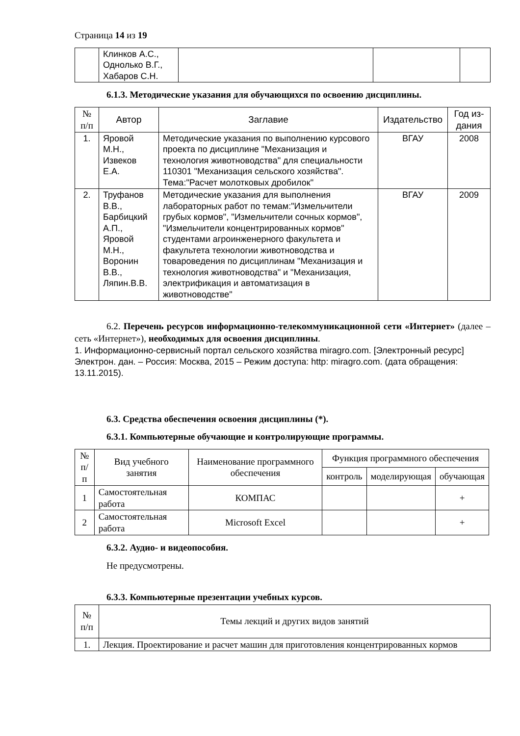Страница 14 из 19
| | Клинков А.С., Однолько В.Г., Хабаров С.Н. | | | |
6.1.3. Методические указания для обучающихся по освоению дисциплины.
| № п/п | Автор | Заглавие | Издательство | Год из- дания |
| --- | --- | --- | --- | --- |
| 1. | Яровой М.Н., Извеков Е.А. | Методические указания по выполнению курсового проекта по дисциплине "Механизация и технология животноводства" для специальности 110301 "Механизация сельского хозяйства". Тема:"Расчет молотковых дробилок" | ВГАУ | 2008 |
| 2. | Труфанов В.В., Барбицкий А.П., Яровой М.Н., Воронин В.В., Ляпин.В.В. | Методические указания для выполнения лабораторных работ по темам:"Измельчители грубых кормов", "Измельчители сочных кормов", "Измельчители концентрированных кормов" студентами агроинженерного факультета и факультета технологии животноводства и товароведения по дисциплинам "Механизация и технология животноводства" и "Механизация, электрификация и автоматизация в животноводстве" | ВГАУ | 2009 |
6.2. Перечень ресурсов информационно-телекоммуникационной сети «Интернет» (далее – сеть «Интернет»), необходимых для освоения дисциплины.
1. Информационно-сервисный портал сельского хозяйства miragro.com. [Электронный ресурс] Электрон. дан. – Россия: Москва, 2015 – Режим доступа: http: miragro.com. (дата обращения: 13.11.2015).
6.3. Средства обеспечения освоения дисциплины (*).
6.3.1. Компьютерные обучающие и контролирующие программы.
| № п/п | Вид учебного занятия | Наименование программного обеспечения | Функция программного обеспечения | | |
| --- | --- | --- | --- | --- | --- |
| | | | контроль | моделирующая | обучающая |
| 1 | Самостоятельная работа | КОМПАС | | | + |
| 2 | Самостоятельная работа | Microsoft Excel | | | + |
6.3.2. Аудио- и видеопособия.
Не предусмотрены.
6.3.3. Компьютерные презентации учебных курсов.
| № п/п | Темы лекций и других видов занятий |
| --- | --- |
| 1. | Лекция. Проектирование и расчет машин для приготовления концентрированных кормов |